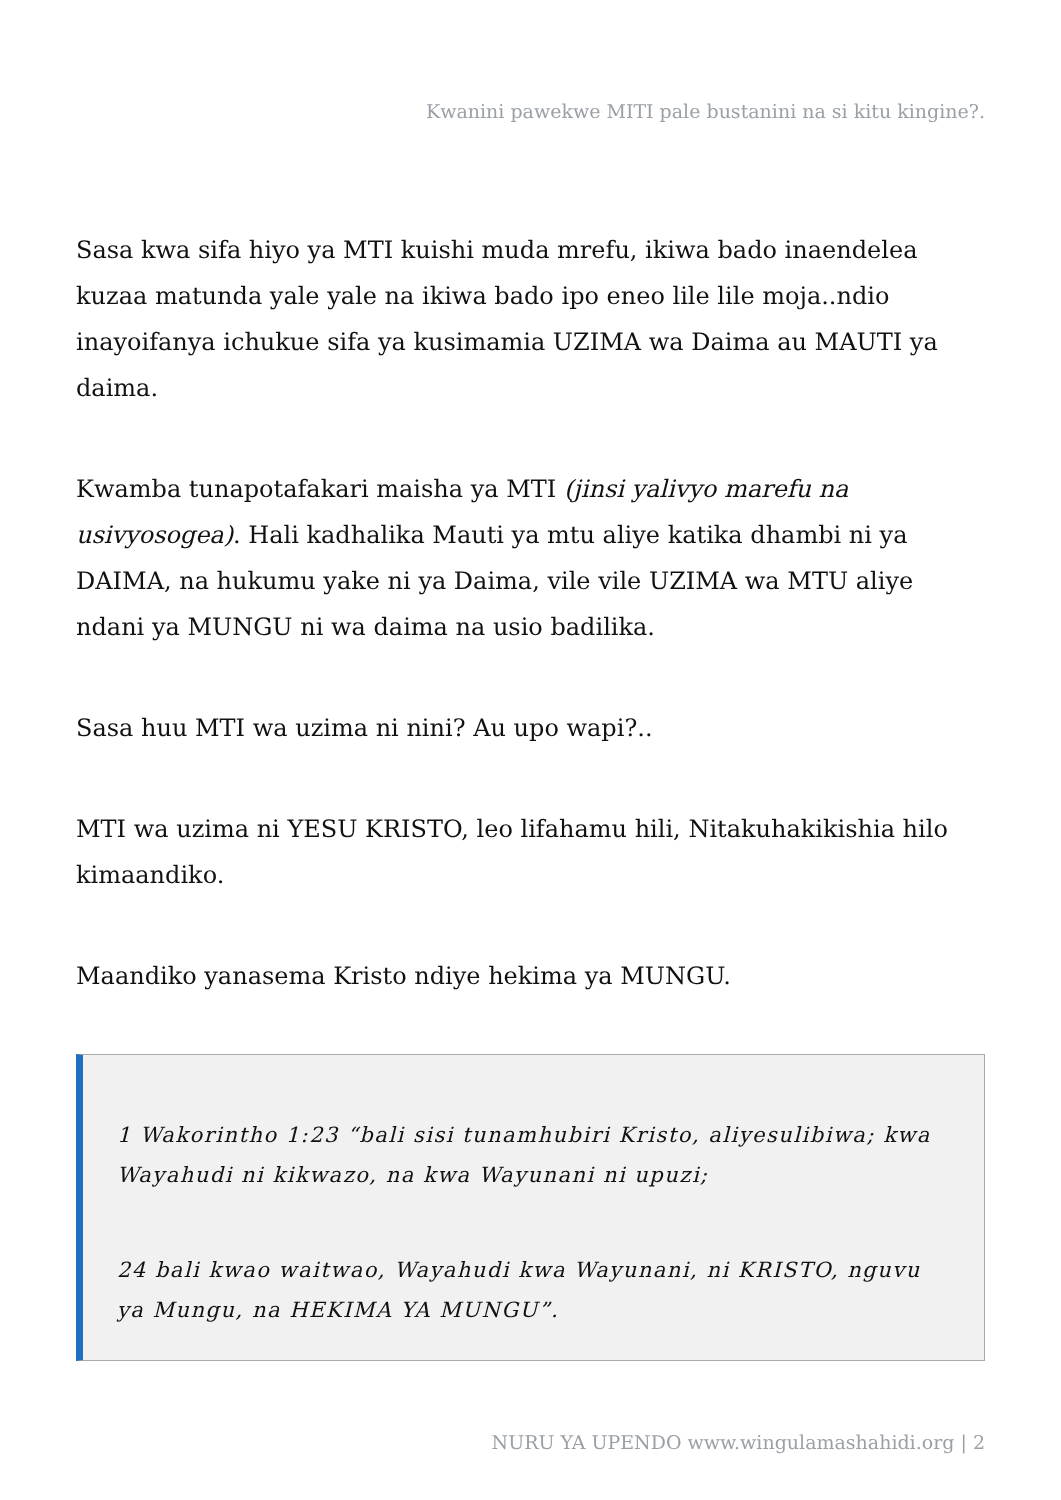Kwanini pawekwe MITI pale bustanini na si kitu kingine?.
Sasa kwa sifa hiyo ya MTI kuishi muda mrefu, ikiwa bado inaendelea kuzaa matunda yale yale na ikiwa bado ipo eneo lile lile moja..ndio inayoifanya ichukue sifa ya kusimamia UZIMA wa Daima au MAUTI ya daima.
Kwamba tunapotafakari maisha ya MTI (jinsi yalivyo marefu na usivyosogea). Hali kadhalika Mauti ya mtu aliye katika dhambi ni ya DAIMA, na hukumu yake ni ya Daima, vile vile UZIMA wa MTU aliye ndani ya MUNGU ni wa daima na usio badilika.
Sasa huu MTI wa uzima ni nini? Au upo wapi?..
MTI wa uzima ni YESU KRISTO, leo lifahamu hili, Nitakuhakikishia hilo kimaandiko.
Maandiko yanasema Kristo ndiye hekima ya MUNGU.
1 Wakorintho 1:23 “bali sisi tunamhubiri Kristo, aliyesulibiwa; kwa Wayahudi ni kikwazo, na kwa Wayunani ni upuzi;
24 bali kwao waitwao, Wayahudi kwa Wayunani, ni KRISTO, nguvu ya Mungu, na HEKIMA YA MUNGU”.
NURU YA UPENDO www.wingulamashahidi.org | 2